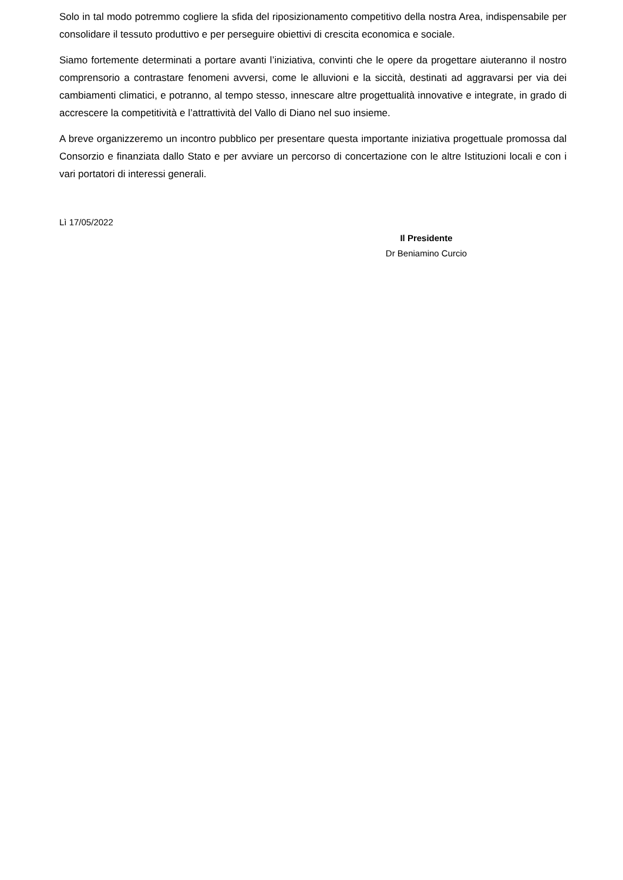Solo in tal modo potremmo cogliere la sfida del riposizionamento competitivo della nostra Area, indispensabile per consolidare il tessuto produttivo e per perseguire obiettivi di crescita economica e sociale.
Siamo fortemente determinati a portare avanti l’iniziativa, convinti che le opere da progettare aiuteranno il nostro comprensorio a contrastare fenomeni avversi, come le alluvioni e la siccità, destinati ad aggravarsi per via dei cambiamenti climatici, e potranno, al tempo stesso, innescare altre progettualità innovative e integrate, in grado di accrescere la competitività e l’attrattività del Vallo di Diano nel suo insieme.
A breve organizzeremo un incontro pubblico per presentare questa importante iniziativa progettuale promossa dal Consorzio e finanziata dallo Stato e per avviare un percorso di concertazione con le altre Istituzioni locali e con i vari portatori di interessi generali.
Lì 17/05/2022
Il Presidente
Dr Beniamino Curcio